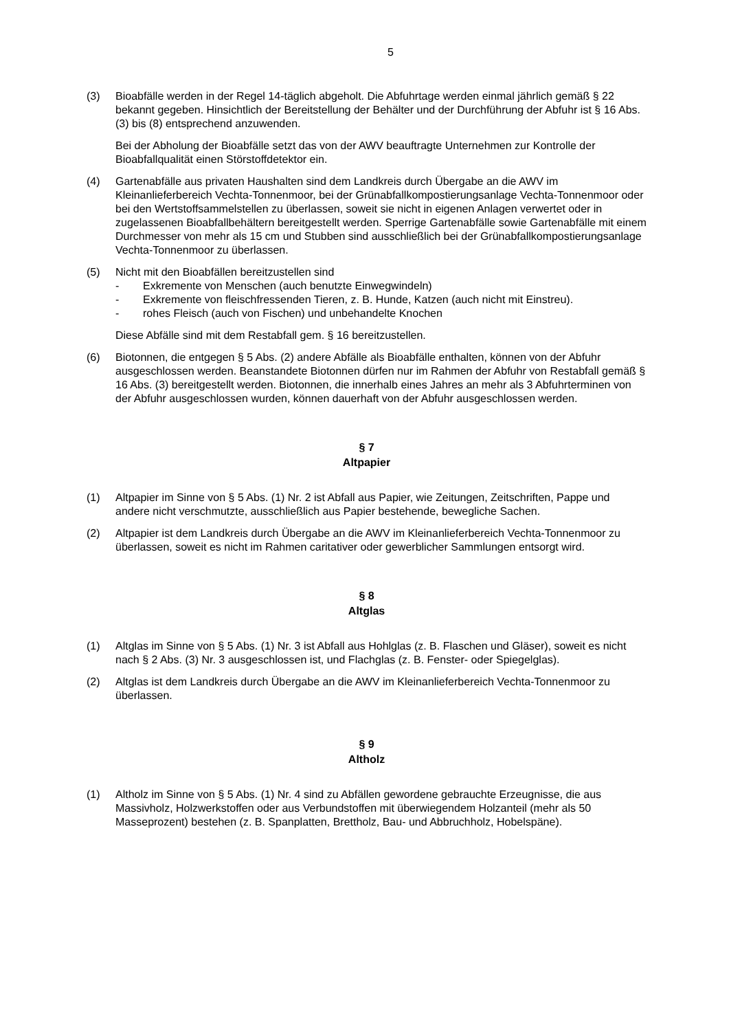5
(3) Bioabfälle werden in der Regel 14-täglich abgeholt. Die Abfuhrtage werden einmal jährlich gemäß § 22 bekannt gegeben. Hinsichtlich der Bereitstellung der Behälter und der Durchführung der Abfuhr ist § 16 Abs. (3) bis (8) entsprechend anzuwenden.
Bei der Abholung der Bioabfälle setzt das von der AWV beauftragte Unternehmen zur Kontrolle der Bioabfallqualität einen Störstoffdetektor ein.
(4) Gartenabfälle aus privaten Haushalten sind dem Landkreis durch Übergabe an die AWV im Kleinanlieferbereich Vechta-Tonnenmoor, bei der Grünabfallkompostierungsanlage Vechta-Tonnenmoor oder bei den Wertstoffsammelstellen zu überlassen, soweit sie nicht in eigenen Anlagen verwertet oder in zugelassenen Bioabfallbehältern bereitgestellt werden. Sperrige Gartenabfälle sowie Gartenabfälle mit einem Durchmesser von mehr als 15 cm und Stubben sind ausschließlich bei der Grünabfallkompostierungsanlage Vechta-Tonnenmoor zu überlassen.
(5) Nicht mit den Bioabfällen bereitzustellen sind
- Exkremente von Menschen (auch benutzte Einwegwindeln)
- Exkremente von fleischfressenden Tieren, z. B. Hunde, Katzen (auch nicht mit Einstreu).
- rohes Fleisch (auch von Fischen) und unbehandelte Knochen
Diese Abfälle sind mit dem Restabfall gem. § 16 bereitzustellen.
(6) Biotonnen, die entgegen § 5 Abs. (2) andere Abfälle als Bioabfälle enthalten, können von der Abfuhr ausgeschlossen werden. Beanstandete Biotonnen dürfen nur im Rahmen der Abfuhr von Restabfall gemäß § 16 Abs. (3) bereitgestellt werden. Biotonnen, die innerhalb eines Jahres an mehr als 3 Abfuhrterminen von der Abfuhr ausgeschlossen wurden, können dauerhaft von der Abfuhr ausgeschlossen werden.
§ 7
Altpapier
(1) Altpapier im Sinne von § 5 Abs. (1) Nr. 2 ist Abfall aus Papier, wie Zeitungen, Zeitschriften, Pappe und andere nicht verschmutzte, ausschließlich aus Papier bestehende, bewegliche Sachen.
(2) Altpapier ist dem Landkreis durch Übergabe an die AWV im Kleinanlieferbereich Vechta-Tonnenmoor zu überlassen, soweit es nicht im Rahmen caritativer oder gewerblicher Sammlungen entsorgt wird.
§ 8
Altglas
(1) Altglas im Sinne von § 5 Abs. (1) Nr. 3 ist Abfall aus Hohlglas (z. B. Flaschen und Gläser), soweit es nicht nach § 2 Abs. (3) Nr. 3 ausgeschlossen ist, und Flachglas (z. B. Fenster- oder Spiegelglas).
(2) Altglas ist dem Landkreis durch Übergabe an die AWV im Kleinanlieferbereich Vechta-Tonnenmoor zu überlassen.
§ 9
Altholz
(1) Altholz im Sinne von § 5 Abs. (1) Nr. 4 sind zu Abfällen gewordene gebrauchte Erzeugnisse, die aus Massivholz, Holzwerkstoffen oder aus Verbundstoffen mit überwiegendem Holzanteil (mehr als 50 Masseprozent) bestehen (z. B. Spanplatten, Brettholz, Bau- und Abbruchholz, Hobelspäne).